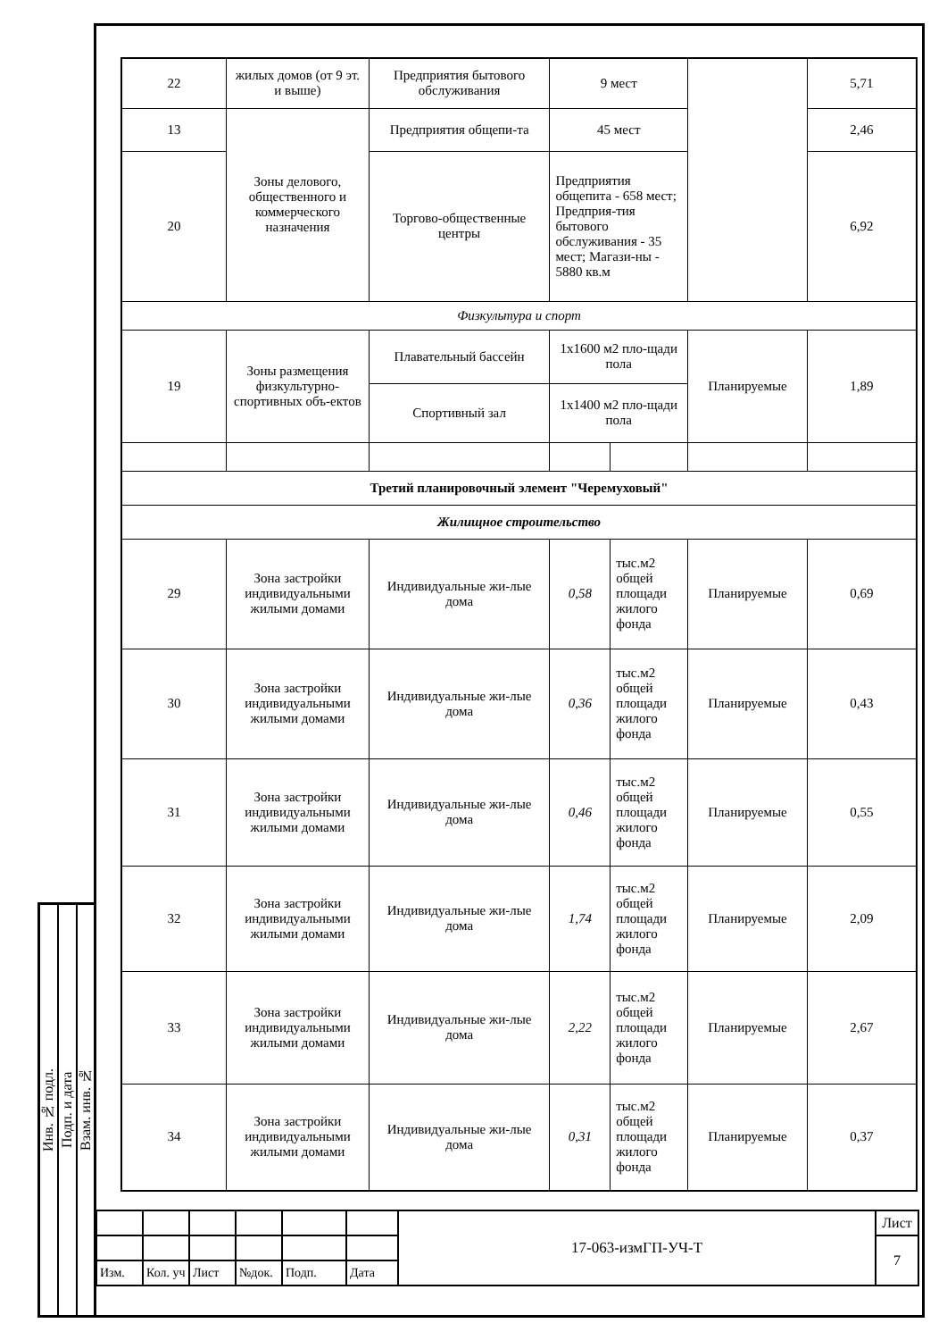Инв. № подл.
Подп. и дата
Взам. инв. №
| 22 | жилых домов (от 9 эт. и выше) | Предприятия бытового обслуживания | 9 мест | | | 5,71 |
| 13 | Зоны делового, общественного и коммерческого назначения | Предприятия общепи-та | 45 мест | | | 2,46 |
| 20 | | Торгово-общественные центры | Предприятия общепита - 658 мест; Предприя-тия бытового обслуживания - 35 мест; Магази-ны - 5880 кв.м | | | 6,92 |
| Физкультура и спорт | | | | | | |
| 19 | Зоны размещения физкультурно-спортивных объ-ектов | Плавательный бассейн | 1х1600 м2 пло-щади пола | | Планируемые | 1,89 |
| | | Спортивный зал | 1х1400 м2 пло-щади пола | | | |
| Третий планировочный элемент "Черемуховый" | | | | | | |
| Жилищное строительство | | | | | | |
| 29 | Зона застройки индивидуальными жилыми домами | Индивидуальные жи-лые дома | 0,58 | тыс.м2 общей площади жилого фонда | Планируемые | 0,69 |
| 30 | Зона застройки индивидуальными жилыми домами | Индивидуальные жи-лые дома | 0,36 | тыс.м2 общей площади жилого фонда | Планируемые | 0,43 |
| 31 | Зона застройки индивидуальными жилыми домами | Индивидуальные жи-лые дома | 0,46 | тыс.м2 общей площади жилого фонда | Планируемые | 0,55 |
| 32 | Зона застройки индивидуальными жилыми домами | Индивидуальные жи-лые дома | 1,74 | тыс.м2 общей площади жилого фонда | Планируемые | 2,09 |
| 33 | Зона застройки индивидуальными жилыми домами | Индивидуальные жи-лые дома | 2,22 | тыс.м2 общей площади жилого фонда | Планируемые | 2,67 |
| 34 | Зона застройки индивидуальными жилыми домами | Индивидуальные жи-лые дома | 0,31 | тыс.м2 общей площади жилого фонда | Планируемые | 0,37 |
| | | | | | | 17-063-измГП-УЧ-Т | Лист |
| | | | | | | | 7 |
| Изм. | Кол. уч | Лист | №док. | Подп. | Дата | | |